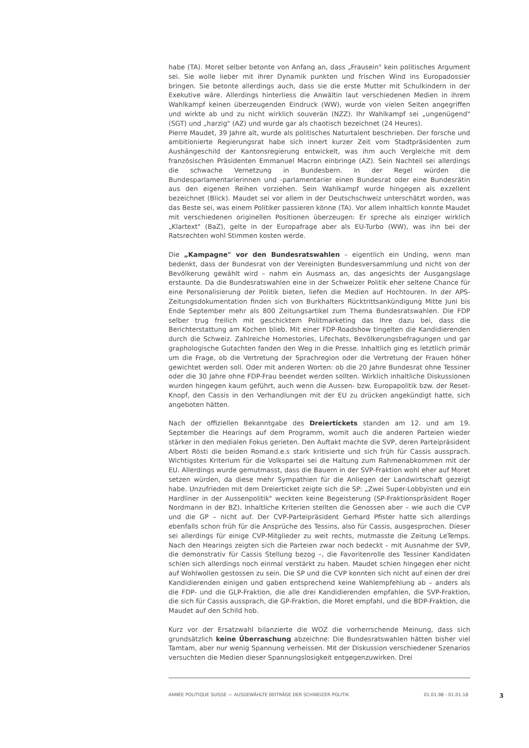habe (TA). Moret selber betonte von Anfang an, dass „Frausein" kein politisches Argument sei. Sie wolle lieber mit ihrer Dynamik punkten und frischen Wind ins Europadossier bringen. Sie betonte allerdings auch, dass sie die erste Mutter mit Schulkindern in der Exekutive wäre. Allerdings hinterliess die Anwältin laut verschiedenen Medien in ihrem Wahlkampf keinen überzeugenden Eindruck (WW), wurde von vielen Seiten angegriffen und wirkte ab und zu nicht wirklich souverän (NZZ). Ihr Wahlkampf sei „ungenügend" (SGT) und „harzig" (AZ) und wurde gar als chaotisch bezeichnet (24 Heures).
Pierre Maudet, 39 Jahre alt, wurde als politisches Naturtalent beschrieben. Der forsche und ambitionierte Regierungsrat habe sich innert kurzer Zeit vom Stadtpräsidenten zum Aushängeschild der Kantonsregierung entwickelt, was ihm auch Vergleiche mit dem französischen Präsidenten Emmanuel Macron einbringe (AZ). Sein Nachteil sei allerdings die schwache Vernetzung in Bundesbern. In der Regel würden die Bundesparlamentarierinnen und -parlamentarier einen Bundesrat oder eine Bundesrätin aus den eigenen Reihen vorziehen. Sein Wahlkampf wurde hingegen als exzellent bezeichnet (Blick). Maudet sei vor allem in der Deutschschweiz unterschätzt worden, was das Beste sei, was einem Politiker passieren könne (TA). Vor allem inhaltlich konnte Maudet mit verschiedenen originellen Positionen überzeugen: Er spreche als einziger wirklich „Klartext" (BaZ), gelte in der Europafrage aber als EU-Turbo (WW), was ihn bei der Ratsrechten wohl Stimmen kosten werde.
Die „Kampagne" vor den Bundesratswahlen – eigentlich ein Unding, wenn man bedenkt, dass der Bundesrat von der Vereinigten Bundesversammlung und nicht von der Bevölkerung gewählt wird – nahm ein Ausmass an, das angesichts der Ausgangslage erstaunte. Da die Bundesratswahlen eine in der Schweizer Politik eher seltene Chance für eine Personalisierung der Politik bieten, liefen die Medien auf Hochtouren. In der APS-Zeitungsdokumentation finden sich von Burkhalters Rücktrittsankündigung Mitte Juni bis Ende September mehr als 800 Zeitungsartikel zum Thema Bundesratswahlen. Die FDP selber trug freilich mit geschicktem Politmarketing das Ihre dazu bei, dass die Berichterstattung am Kochen blieb. Mit einer FDP-Roadshow tingelten die Kandidierenden durch die Schweiz. Zahlreiche Homestories, Lifechats, Bevölkerungsbefragungen und gar graphologische Gutachten fanden den Weg in die Presse. Inhaltlich ging es letztlich primär um die Frage, ob die Vertretung der Sprachregion oder die Vertretung der Frauen höher gewichtet werden soll. Oder mit anderen Worten: ob die 20 Jahre Bundesrat ohne Tessiner oder die 30 Jahre ohne FDP-Frau beendet werden sollten. Wirklich inhaltliche Diskussionen wurden hingegen kaum geführt, auch wenn die Aussen- bzw. Europapolitik bzw. der Reset-Knopf, den Cassis in den Verhandlungen mit der EU zu drücken angekündigt hatte, sich angeboten hätten.
Nach der offiziellen Bekanntgabe des Dreiertickets standen am 12. und am 19. September die Hearings auf dem Programm, womit auch die anderen Parteien wieder stärker in den medialen Fokus gerieten. Den Auftakt machte die SVP, deren Parteipräsident Albert Rösti die beiden Romand.e.s stark kritisierte und sich früh für Cassis aussprach. Wichtigstes Kriterium für die Volkspartei sei die Haltung zum Rahmenabkommen mit der EU. Allerdings wurde gemutmasst, dass die Bauern in der SVP-Fraktion wohl eher auf Moret setzen würden, da diese mehr Sympathien für die Anliegen der Landwirtschaft gezeigt habe. Unzufrieden mit dem Dreierticket zeigte sich die SP: „Zwei Super-Lobbyisten und ein Hardliner in der Aussenpolitik" weckten keine Begeisterung (SP-Fraktionspräsident Roger Nordmann in der BZ). Inhaltliche Kriterien stellten die Genossen aber – wie auch die CVP und die GP – nicht auf. Der CVP-Parteipräsident Gerhard Pfister hatte sich allerdings ebenfalls schon früh für die Ansprüche des Tessins, also für Cassis, ausgesprochen. Dieser sei allerdings für einige CVP-Mitglieder zu weit rechts, mutmasste die Zeitung LeTemps. Nach den Hearings zeigten sich die Parteien zwar noch bedeckt – mit Ausnahme der SVP, die demonstrativ für Cassis Stellung bezog –, die Favoritenrolle des Tessiner Kandidaten schien sich allerdings noch einmal verstärkt zu haben. Maudet schien hingegen eher nicht auf Wohlwollen gestossen zu sein. Die SP und die CVP konnten sich nicht auf einen der drei Kandidierenden einigen und gaben entsprechend keine Wahlempfehlung ab – anders als die FDP- und die GLP-Fraktion, die alle drei Kandidierenden empfahlen, die SVP-Fraktion, die sich für Cassis aussprach, die GP-Fraktion, die Moret empfahl, und die BDP-Fraktion, die Maudet auf den Schild hob.
Kurz vor der Ersatzwahl bilanzierte die WOZ die vorherrschende Meinung, dass sich grundsätzlich keine Überraschung abzeichne: Die Bundesratswahlen hätten bisher viel Tamtam, aber nur wenig Spannung verheissen. Mit der Diskussion verschiedener Szenarios versuchten die Medien dieser Spannungslosigkeit entgegenzuwirken. Drei
ANNÉE POLITIQUE SUISSE — AUSGEWÄHLTE BEITRÄGE DER SCHWEIZER POLITIK 01.01.98 - 01.01.18 3